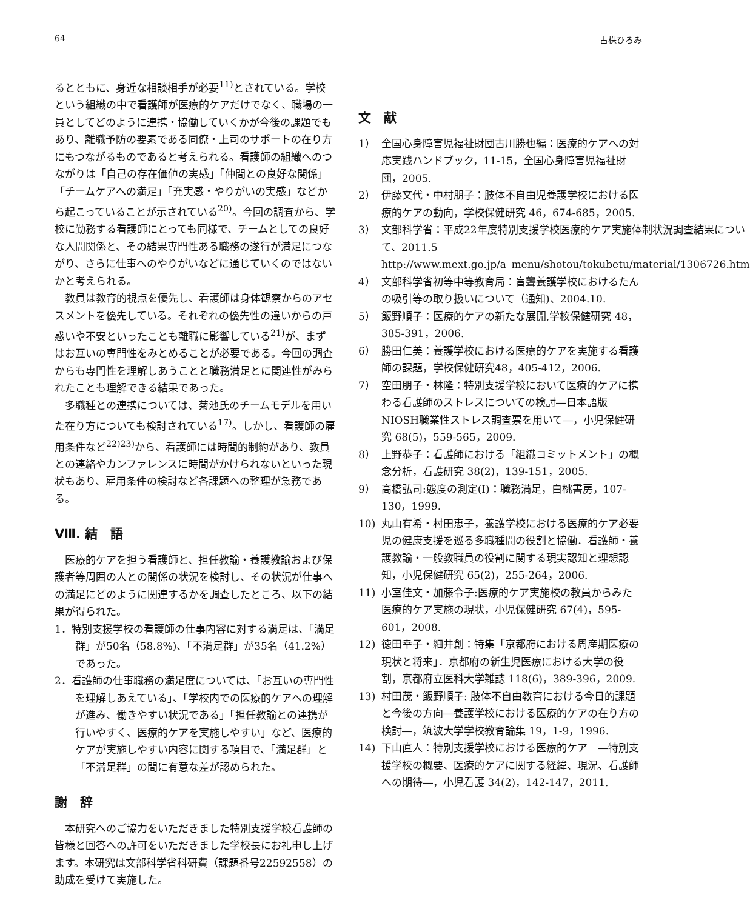64 古株ひろみ
るとともに、身近な相談相手が必要<sup>11)</sup>とされている。学校という組織の中で看護師が医療的ケアだけでなく、職場の一員としてどのように連携・協働していくかが今後の課題でもあり、離職予防の要素である同僚・上司のサポートの在り方にもつながるものであると考えられる。看護師の組織へのつながりは「自己の存在価値の実感」「仲間との良好な関係」「チームケアへの満足」「充実感・やりがいの実感」などから起こっていることが示されている<sup>20)</sup>。今回の調査から、学校に勤務する看護師にとっても同様で、チームとしての良好な人間関係と、その結果専門性ある職務の遂行が満足につながり、さらに仕事へのやりがいなどに通じていくのではないかと考えられる。
教員は教育的視点を優先し、看護師は身体観察からのアセスメントを優先している。それぞれの優先性の違いからの戸惑いや不安といったことも離職に影響している<sup>21)</sup>が、まずはお互いの専門性をみとめることが必要である。今回の調査からも専門性を理解しあうことと職務満足とに関連性がみられたことも理解できる結果であった。
多職種との連携については、菊池氏のチームモデルを用いた在り方についても検討されている<sup>17)</sup>。しかし、看護師の雇用条件など<sup>22)23)</sup>から、看護師には時間的制約があり、教員との連絡やカンファレンスに時間がかけられないといった現状もあり、雇用条件の検討など各課題への整理が急務である。
Ⅷ. 結　語
医療的ケアを担う看護師と、担任教諭・養護教諭および保護者等周囲の人との関係の状況を検討し、その状況が仕事への満足にどのように関連するかを調査したところ、以下の結果が得られた。
1．特別支援学校の看護師の仕事内容に対する満足は、「満足群」が50名（58.8%)、「不満足群」が35名（41.2%）であった。
2．看護師の仕事職務の満足度については、「お互いの専門性を理解しあえている」、「学校内での医療的ケアへの理解が進み、働きやすい状況である」「担任教諭との連携が行いやすく、医療的ケアを実施しやすい」など、医療的ケアが実施しやすい内容に関する項目で、「満足群」と「不満足群」の間に有意な差が認められた。
謝　辞
本研究へのご協力をいただきました特別支援学校看護師の皆様と回答への許可をいただきました学校長にお礼申し上げます。本研究は文部科学省科研費（課題番号22592558）の助成を受けて実施した。
文　献
1） 全国心身障害児福祉財団古川勝也編：医療的ケアへの対応実践ハンドブック，11-15，全国心身障害児福祉財団，2005.
2） 伊藤文代・中村朋子：肢体不自由児養護学校における医療的ケアの動向，学校保健研究 46，674-685，2005.
3） 文部科学省：平成22年度特別支援学校医療的ケア実施体制状況調査結果について、2011.5 http://www.mext.go.jp/a_menu/shotou/tokubetu/material/1306726.htm
4） 文部科学省初等中等教育局：盲聾養護学校におけるたんの吸引等の取り扱いについて（通知)、2004.10.
5） 飯野順子：医療的ケアの新たな展開,学校保健研究 48，385-391，2006.
6） 勝田仁美：養護学校における医療的ケアを実施する看護師の課題，学校保健研究48，405-412，2006.
7） 空田朋子・林隆：特別支援学校において医療的ケアに携わる看護師のストレスについての検討―日本語版NIOSH職業性ストレス調査票を用いて―，小児保健研究 68(5)，559-565，2009.
8） 上野恭子：看護師における「組織コミットメント」の概念分析，看護研究 38(2)，139-151，2005.
9） 高橋弘司:態度の測定(Ⅰ)：職務満足，白桃書房，107-130，1999.
10) 丸山有希・村田恵子，養護学校における医療的ケア必要児の健康支援を巡る多職種間の役割と協働．看護師・養護教諭・一般教職員の役割に関する現実認知と理想認知，小児保健研究 65(2)，255-264，2006.
11) 小室佳文・加藤令子:医療的ケア実施校の教員からみた医療的ケア実施の現状，小児保健研究 67(4)，595-601，2008.
12) 徳田幸子・細井創：特集「京都府における周産期医療の現状と将来」．京都府の新生児医療における大学の役割，京都府立医科大学雑誌 118(6)，389-396，2009.
13) 村田茂・飯野順子: 肢体不自由教育における今日的課題と今後の方向―養護学校における医療的ケアの在り方の検討―，筑波大学学校教育論集 19，1-9，1996.
14) 下山直人：特別支援学校における医療的ケア　―特別支援学校の概要、医療的ケアに関する経緯、現況、看護師への期待―，小児看護 34(2)，142-147，2011.